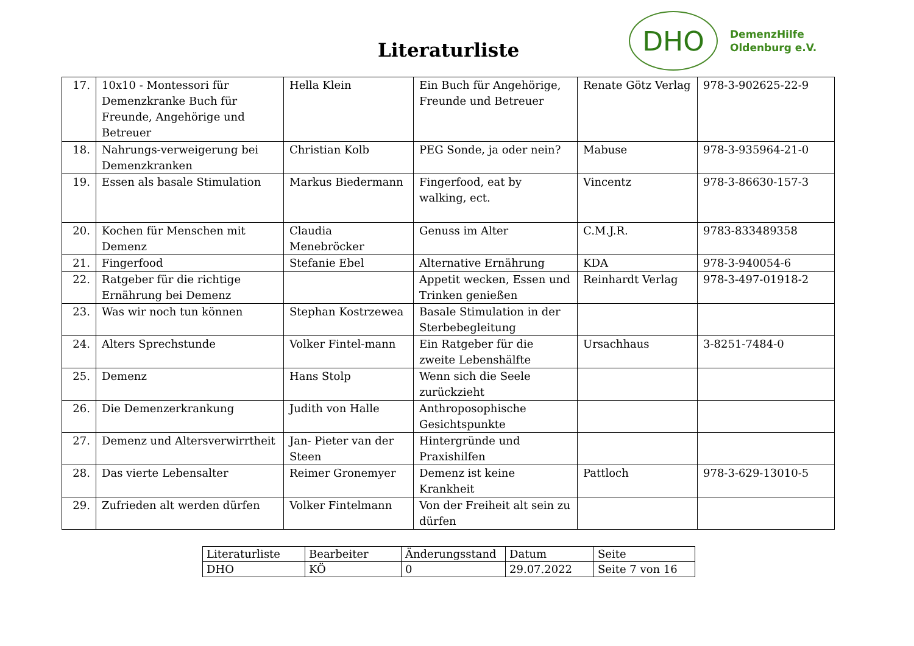Literaturliste
DHO
DemenzHilfe
Oldenburg e.V.
| 17. | 10x10 - Montessori für Demenzkranke Buch für Freunde, Angehörige und Betreuer | Hella Klein | Ein Buch für Angehörige, Freunde und Betreuer | Renate Götz Verlag | 978-3-902625-22-9 |
| 18. | Nahrungs-verweigerung bei Demenzkranken | Christian Kolb | PEG Sonde, ja oder nein? | Mabuse | 978-3-935964-21-0 |
| 19. | Essen als basale Stimulation | Markus Biedermann | Fingerfood, eat by walking, ect. | Vincentz | 978-3-86630-157-3 |
| 20. | Kochen für Menschen mit Demenz | Claudia Menebröcker | Genuss im Alter | C.M.J.R. | 9783-833489358 |
| 21. | Fingerfood | Stefanie Ebel | Alternative Ernährung | KDA | 978-3-940054-6 |
| 22. | Ratgeber für die richtige Ernährung bei Demenz | | Appetit wecken, Essen und Trinken genießen | Reinhardt Verlag | 978-3-497-01918-2 |
| 23. | Was wir noch tun können | Stephan Kostrzewea | Basale Stimulation in der Sterbebegleitung | | |
| 24. | Alters Sprechstunde | Volker Fintel-mann | Ein Ratgeber für die zweite Lebenshälfte | Ursachhaus | 3-8251-7484-0 |
| 25. | Demenz | Hans Stolp | Wenn sich die Seele zurückzieht | | |
| 26. | Die Demenzerkrankung | Judith von Halle | Anthroposophische Gesichtspunkte | | |
| 27. | Demenz und Altersverwirrtheit | Jan- Pieter van der Steen | Hintergründe und Praxishilfen | | |
| 28. | Das vierte Lebensalter | Reimer Gronemyer | Demenz ist keine Krankheit | Pattloch | 978-3-629-13010-5 |
| 29. | Zufrieden alt werden dürfen | Volker Fintelmann | Von der Freiheit alt sein zu dürfen | | |
| Literaturliste | Bearbeiter | Änderungsstand | Datum | Seite |
| DHO | KÖ | 0 | 29.07.2022 | Seite 7 von 16 |